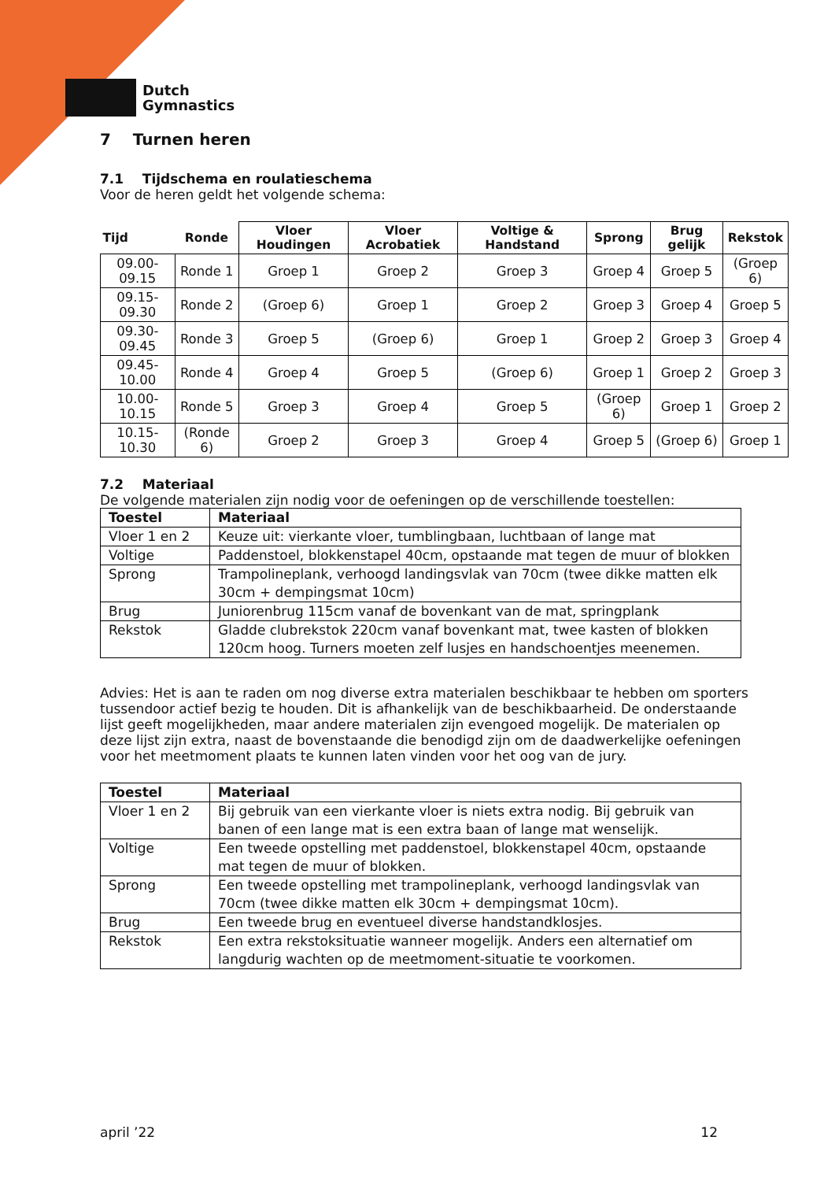Dutch
Gymnastics
7 Turnen heren
7.1 Tijdschema en roulatieschema
Voor de heren geldt het volgende schema:
| Tijd | Ronde | Vloer Houdingen | Vloer Acrobatiek | Voltige & Handstand | Sprong | Brug gelijk | Rekstok |
| --- | --- | --- | --- | --- | --- | --- | --- |
| 09.00-09.15 | Ronde 1 | Groep 1 | Groep 2 | Groep 3 | Groep 4 | Groep 5 | (Groep 6) |
| 09.15-09.30 | Ronde 2 | (Groep 6) | Groep 1 | Groep 2 | Groep 3 | Groep 4 | Groep 5 |
| 09.30-09.45 | Ronde 3 | Groep 5 | (Groep 6) | Groep 1 | Groep 2 | Groep 3 | Groep 4 |
| 09.45-10.00 | Ronde 4 | Groep 4 | Groep 5 | (Groep 6) | Groep 1 | Groep 2 | Groep 3 |
| 10.00-10.15 | Ronde 5 | Groep 3 | Groep 4 | Groep 5 | (Groep 6) | Groep 1 | Groep 2 |
| 10.15-10.30 | (Ronde 6) | Groep 2 | Groep 3 | Groep 4 | Groep 5 | (Groep 6) | Groep 1 |
7.2 Materiaal
De volgende materialen zijn nodig voor de oefeningen op de verschillende toestellen:
| Toestel | Materiaal |
| --- | --- |
| Vloer 1 en 2 | Keuze uit: vierkante vloer, tumblingbaan, luchtbaan of lange mat |
| Voltige | Paddenstoel, blokkenstapel 40cm, opstaande mat tegen de muur of blokken |
| Sprong | Trampolineplank, verhoogd landingsvlak van 70cm (twee dikke matten elk 30cm + dempingsmat 10cm) |
| Brug | Juniorenbrug 115cm vanaf de bovenkant van de mat, springplank |
| Rekstok | Gladde clubrekstok 220cm vanaf bovenkant mat, twee kasten of blokken 120cm hoog. Turners moeten zelf lusjes en handschoentjes meenemen. |
Advies: Het is aan te raden om nog diverse extra materialen beschikbaar te hebben om sporters tussendoor actief bezig te houden. Dit is afhankelijk van de beschikbaarheid. De onderstaande lijst geeft mogelijkheden, maar andere materialen zijn evengoed mogelijk. De materialen op deze lijst zijn extra, naast de bovenstaande die benodigd zijn om de daadwerkelijke oefeningen voor het meetmoment plaats te kunnen laten vinden voor het oog van de jury.
| Toestel | Materiaal |
| --- | --- |
| Vloer 1 en 2 | Bij gebruik van een vierkante vloer is niets extra nodig. Bij gebruik van banen of een lange mat is een extra baan of lange mat wenselijk. |
| Voltige | Een tweede opstelling met paddenstoel, blokkenstapel 40cm, opstaande mat tegen de muur of blokken. |
| Sprong | Een tweede opstelling met trampolineplank, verhoogd landingsvlak van 70cm (twee dikke matten elk 30cm + dempingsmat 10cm). |
| Brug | Een tweede brug en eventueel diverse handstandklosjes. |
| Rekstok | Een extra rekstoksituatie wanneer mogelijk. Anders een alternatief om langdurig wachten op de meetmoment-situatie te voorkomen. |
april ’22 12